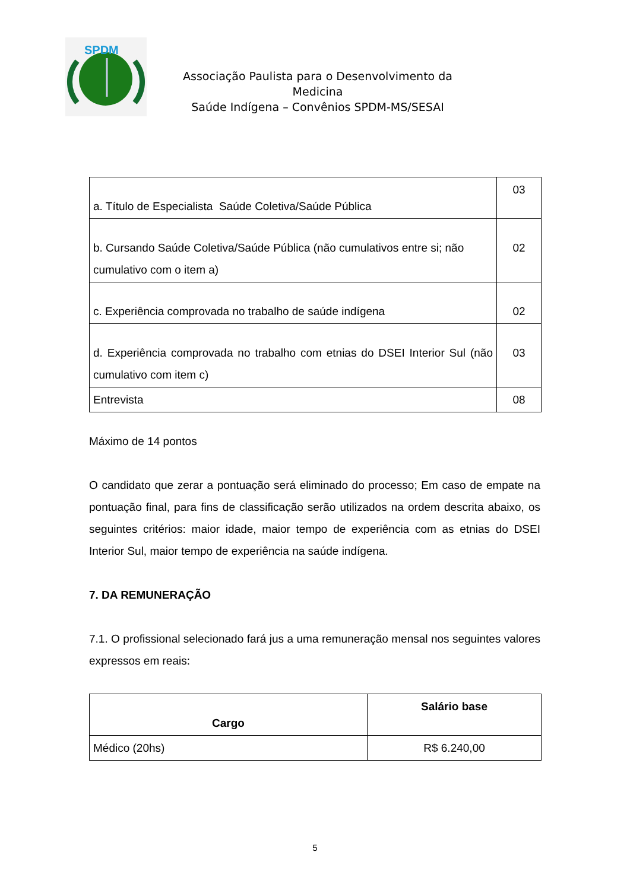SPDM
Associação Paulista para o Desenvolvimento da Medicina
Saúde Indígena – Convênios SPDM-MS/SESAI
| a. Título de Especialista Saúde Coletiva/Saúde Pública | 03 |
| b. Cursando Saúde Coletiva/Saúde Pública (não cumulativos entre si; não cumulativo com o item a) | 02 |
| c. Experiência comprovada no trabalho de saúde indígena | 02 |
| d. Experiência comprovada no trabalho com etnias do DSEI Interior Sul (não cumulativo com item c) | 03 |
| Entrevista | 08 |
Máximo de 14 pontos
O candidato que zerar a pontuação será eliminado do processo; Em caso de empate na pontuação final, para fins de classificação serão utilizados na ordem descrita abaixo, os seguintes critérios: maior idade, maior tempo de experiência com as etnias do DSEI Interior Sul, maior tempo de experiência na saúde indígena.
7. DA REMUNERAÇÃO
7.1. O profissional selecionado fará jus a uma remuneração mensal nos seguintes valores expressos em reais:
| Cargo | Salário base |
| Médico (20hs) | R$ 6.240,00 |
5